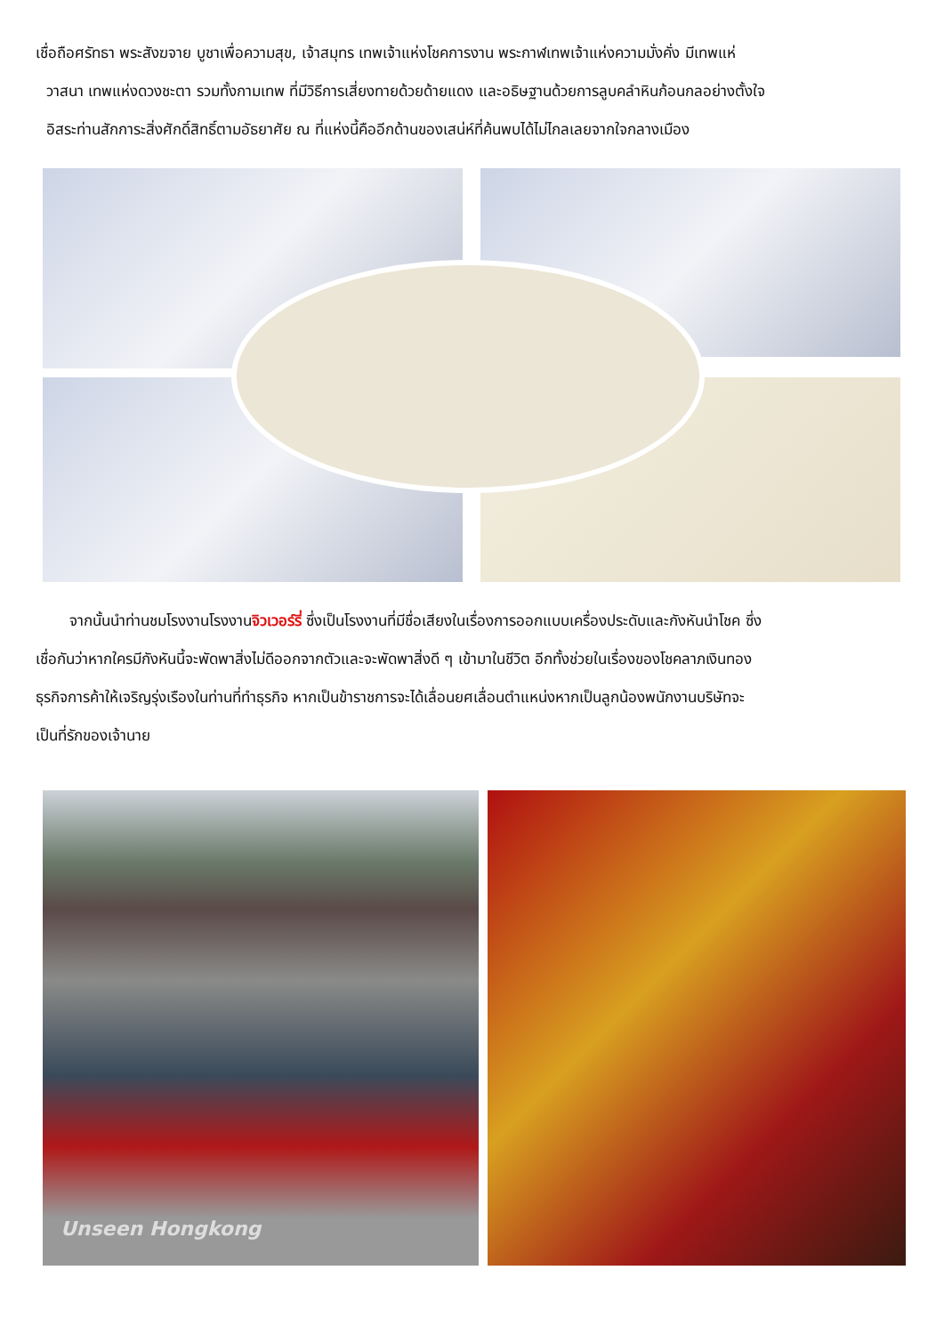เชื่อถือศรัทธา พระสังฆจาย บูชาเพื่อความสุข, เจ้าสมุทร เทพเจ้าแห่งโชคการงาน พระกาฬเทพเจ้าแห่งความมั่งคั่ง มีเทพแห่
วาสนา เทพแห่งดวงชะตา รวมทั้งกามเทพ ที่มีวิธีการเสี่ยงทายด้วยด้ายแดง และอธิษฐานด้วยการลูบคลำหินก้อนกลอย่างตั้งใจ
อิสระท่านสักการะสิ่งศักดิ์สิทธิ์ตามอัธยาศัย ณ ที่แห่งนี้คืออีกด้านของเสน่ห์ที่ค้นพบได้ไม่ไกลเลยจากใจกลางเมือง
จากนั้นนำท่านชมโรงงานโรงงานจิวเวอร์รี่ ซึ่งเป็นโรงงานที่มีชื่อเสียงในเรื่องการออกแบบเครื่องประดับและกังหันนำโชค ซึ่ง
เชื่อกันว่าหากใครมีกังหันนี้จะพัดพาสิ่งไม่ดีออกจากตัวและจะพัดพาสิ่งดี ๆ เข้ามาในชีวิต อีกทั้งช่วยในเรื่องของโชคลาภเงินทอง
ธุรกิจการค้าให้เจริญรุ่งเรืองในท่านที่ทำธุรกิจ หากเป็นข้าราชการจะได้เลื่อนยศเลื่อนตำแหน่งหากเป็นลูกน้องพนักงานบริษัทจะ
เป็นที่รักของเจ้านาย
Unseen Hongkong